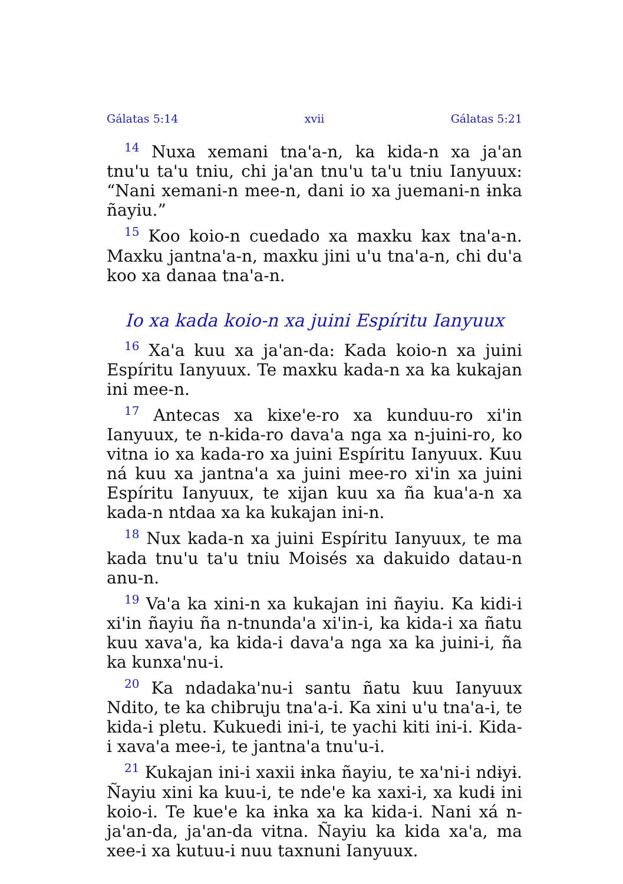Gálatas 5:14 xvii Gálatas 5:21
<sup>14</sup> Nuxa xemani tna'a-n, ka kida-n xa ja'an tnu'u ta'u tniu, chi ja'an tnu'u ta'u tniu Ianyuux: “Nani xemani-n mee-n, dani io xa juemani-n ɨnka ñayiu.”
<sup>15</sup> Koo koio-n cuedado xa maxku kax tna'a-n. Maxku jantna'a-n, maxku jini u'u tna'a-n, chi du'a koo xa danaa tna'a-n.
Io xa kada koio-n xa juini Espíritu Ianyuux
<sup>16</sup> Xa'a kuu xa ja'an-da: Kada koio-n xa juini Espíritu Ianyuux. Te maxku kada-n xa ka kukajan ini mee-n.
<sup>17</sup> Antecas xa kixe'e-ro xa kunduu-ro xi'in Ianyuux, te n-kida-ro dava'a nga xa n-juini-ro, ko vitna io xa kada-ro xa juini Espíritu Ianyuux. Kuu ná kuu xa jantna'a xa juini mee-ro xi'in xa juini Espíritu Ianyuux, te xijan kuu xa ña kua'a-n xa kada-n ntdaa xa ka kukajan ini-n.
<sup>18</sup> Nux kada-n xa juini Espíritu Ianyuux, te ma kada tnu'u ta'u tniu Moisés xa dakuido datau-n anu-n.
<sup>19</sup> Va'a ka xini-n xa kukajan ini ñayiu. Ka kidi-i xi'in ñayiu ña n-tnunda'a xi'in-i, ka kida-i xa ñatu kuu xava'a, ka kida-i dava'a nga xa ka juini-i, ña ka kunxa'nu-i.
<sup>20</sup> Ka ndadaka'nu-i santu ñatu kuu Ianyuux Ndito, te ka chibruju tna'a-i. Ka xini u'u tna'a-i, te kida-i pletu. Kukuedi ini-i, te yachi kiti ini-i. Kida-i xava'a mee-i, te jantna'a tnu'u-i.
<sup>21</sup> Kukajan ini-i xaxii ɨnka ñayiu, te xa'ni-i ndɨyɨ. Ñayiu xini ka kuu-i, te nde'e ka xaxi-i, xa kudɨ ini koio-i. Te kue'e ka ɨnka xa ka kida-i. Nani xá n-ja'an-da, ja'an-da vitna. Ñayiu ka kida xa'a, ma xee-i xa kutuu-i nuu taxnuni Ianyuux.